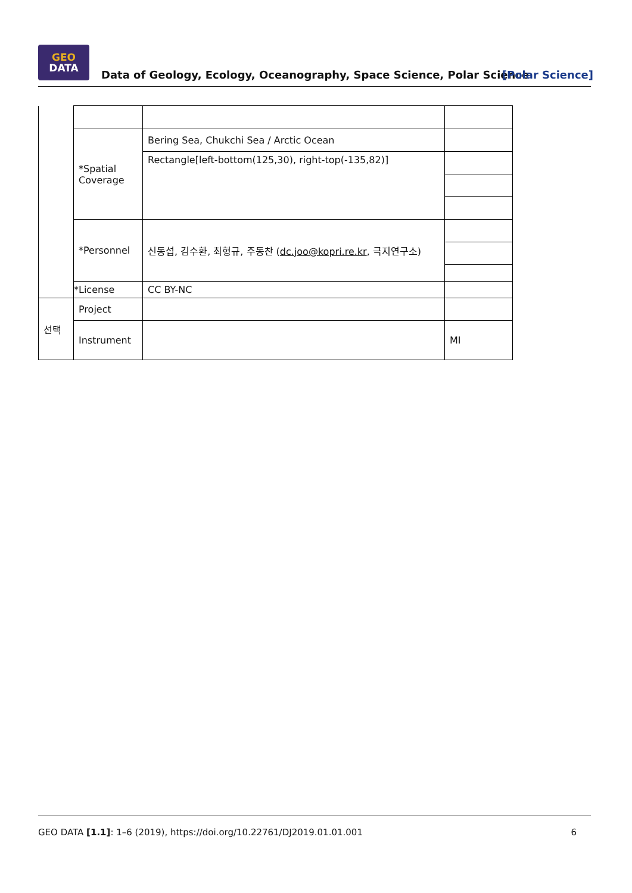GEO
DATA
Data of Geology, Ecology, Oceanography, Space Science, Polar Science
[Polar Science]
| | *Spatial Coverage | Bering Sea, Chukchi Sea / Arctic Ocean | |
| | | Rectangle[left-bottom(125,30), right-top(-135,82)] | |
| | *Personnel | 신동섭, 김수환, 최형규, 주동찬 ( dc.joo@kopri.re.kr , 극지연구소) | |
| | *License | CC BY-NC | |
| 선택 | Project | | |
| | Instrument | | MI |
GEO DATA [1.1]: 1–6 (2019), https://doi.org/10.22761/DJ2019.01.01.001 6